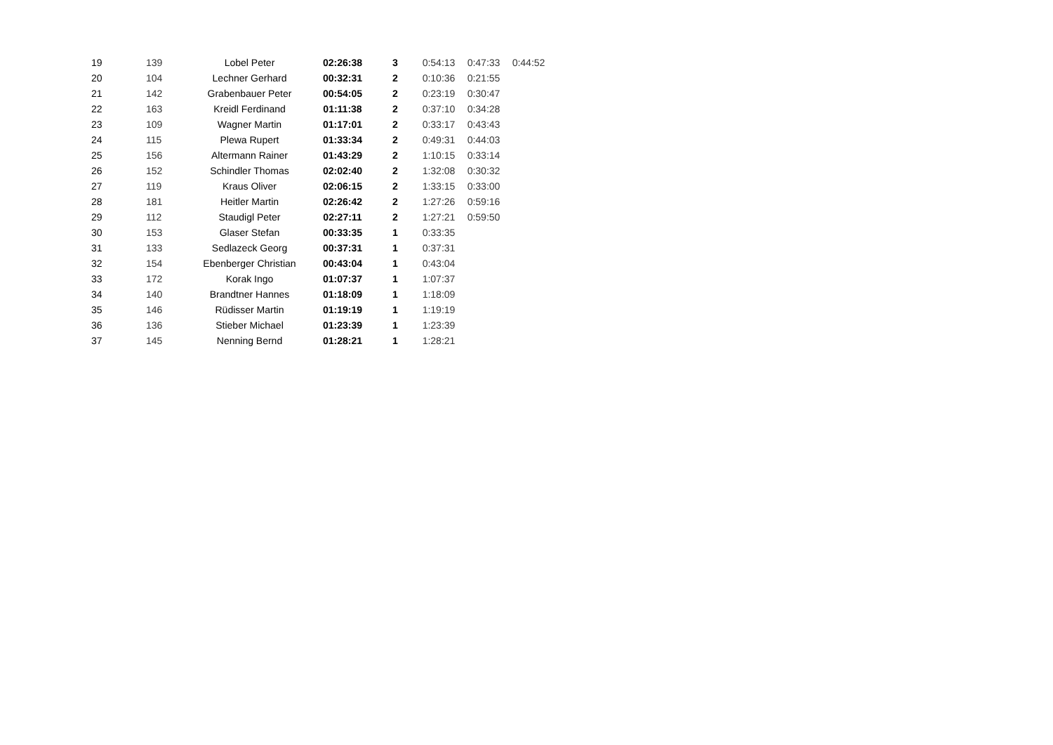| 19 | 139 | Lobel Peter | 02:26:38 | 3 | 0:54:13 | 0:47:33 | 0:44:52 |
| 20 | 104 | Lechner Gerhard | 00:32:31 | 2 | 0:10:36 | 0:21:55 | |
| 21 | 142 | Grabenbauer Peter | 00:54:05 | 2 | 0:23:19 | 0:30:47 | |
| 22 | 163 | Kreidl Ferdinand | 01:11:38 | 2 | 0:37:10 | 0:34:28 | |
| 23 | 109 | Wagner Martin | 01:17:01 | 2 | 0:33:17 | 0:43:43 | |
| 24 | 115 | Plewa Rupert | 01:33:34 | 2 | 0:49:31 | 0:44:03 | |
| 25 | 156 | Altermann Rainer | 01:43:29 | 2 | 1:10:15 | 0:33:14 | |
| 26 | 152 | Schindler Thomas | 02:02:40 | 2 | 1:32:08 | 0:30:32 | |
| 27 | 119 | Kraus Oliver | 02:06:15 | 2 | 1:33:15 | 0:33:00 | |
| 28 | 181 | Heitler Martin | 02:26:42 | 2 | 1:27:26 | 0:59:16 | |
| 29 | 112 | Staudigl Peter | 02:27:11 | 2 | 1:27:21 | 0:59:50 | |
| 30 | 153 | Glaser Stefan | 00:33:35 | 1 | 0:33:35 | | |
| 31 | 133 | Sedlazeck Georg | 00:37:31 | 1 | 0:37:31 | | |
| 32 | 154 | Ebenberger Christian | 00:43:04 | 1 | 0:43:04 | | |
| 33 | 172 | Korak Ingo | 01:07:37 | 1 | 1:07:37 | | |
| 34 | 140 | Brandtner Hannes | 01:18:09 | 1 | 1:18:09 | | |
| 35 | 146 | Rüdisser Martin | 01:19:19 | 1 | 1:19:19 | | |
| 36 | 136 | Stieber Michael | 01:23:39 | 1 | 1:23:39 | | |
| 37 | 145 | Nenning Bernd | 01:28:21 | 1 | 1:28:21 | | |